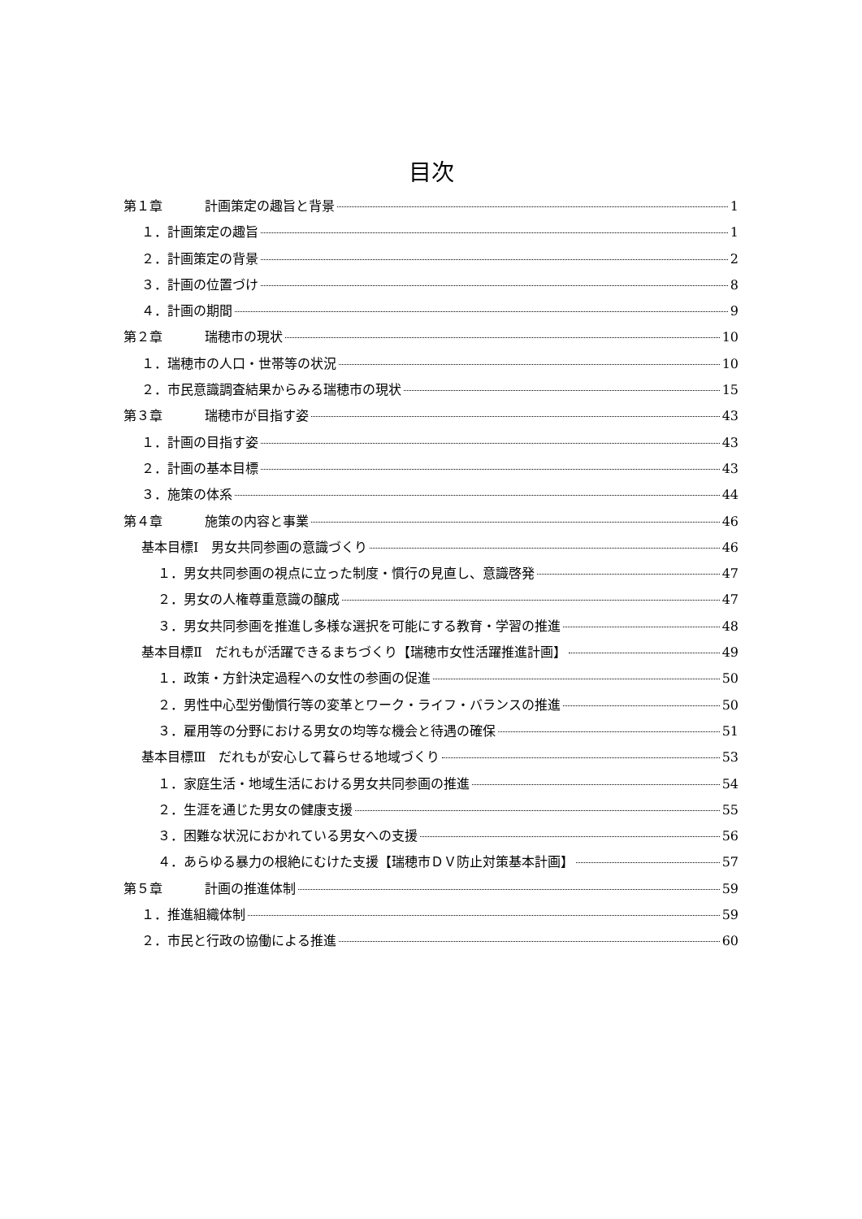目次
第１章 計画策定の趣旨と背景 1
１．計画策定の趣旨 1
２．計画策定の背景 2
３．計画の位置づけ 8
４．計画の期間 9
第２章 瑞穂市の現状 10
１．瑞穂市の人口・世帯等の状況 10
２．市民意識調査結果からみる瑞穂市の現状 15
第３章 瑞穂市が目指す姿 43
１．計画の目指す姿 43
２．計画の基本目標 43
３．施策の体系 44
第４章 施策の内容と事業 46
基本目標Ⅰ　男女共同参画の意識づくり 46
１．男女共同参画の視点に立った制度・慣行の見直し、意識啓発 47
２．男女の人権尊重意識の醸成 47
３．男女共同参画を推進し多様な選択を可能にする教育・学習の推進 48
基本目標Ⅱ　だれもが活躍できるまちづくり【瑞穂市女性活躍推進計画】 49
１．政策・方針決定過程への女性の参画の促進 50
２．男性中心型労働慣行等の変革とワーク・ライフ・バランスの推進 50
３．雇用等の分野における男女の均等な機会と待遇の確保 51
基本目標Ⅲ　だれもが安心して暮らせる地域づくり 53
１．家庭生活・地域生活における男女共同参画の推進 54
２．生涯を通じた男女の健康支援 55
３．困難な状況におかれている男女への支援 56
４．あらゆる暴力の根絶にむけた支援【瑞穂市ＤＶ防止対策基本計画】 57
第５章 計画の推進体制 59
１．推進組織体制 59
２．市民と行政の協働による推進 60